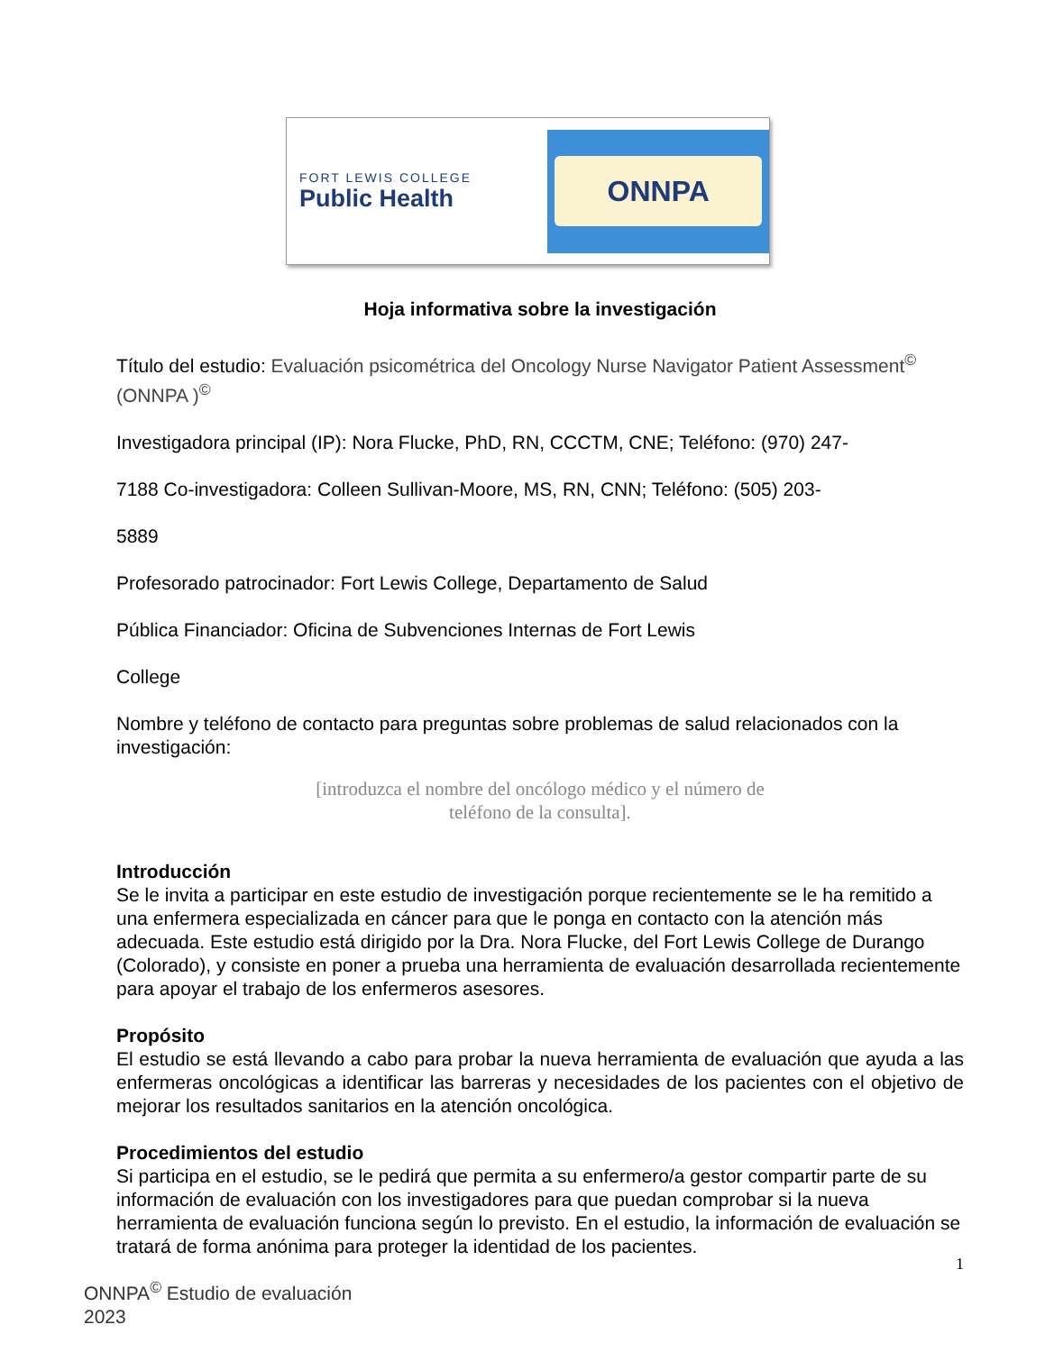FORT LEWIS COLLEGE
Public Health
ONNPA
Hoja informativa sobre la investigación
Título del estudio: Evaluación psicométrica del Oncology Nurse Navigator Patient Assessment<sup>©</sup> (ONNPA )<sup>©</sup>
Investigadora principal (IP): Nora Flucke, PhD, RN, CCCTM, CNE; Teléfono: (970) 247-
7188 Co-investigadora: Colleen Sullivan-Moore, MS, RN, CNN; Teléfono: (505) 203-
5889
Profesorado patrocinador: Fort Lewis College, Departamento de Salud
Pública Financiador: Oficina de Subvenciones Internas de Fort Lewis
College
Nombre y teléfono de contacto para preguntas sobre problemas de salud relacionados con la investigación:
[introduzca el nombre del oncólogo médico y el número de
teléfono de la consulta].
Introducción
Se le invita a participar en este estudio de investigación porque recientemente se le ha remitido a una enfermera especializada en cáncer para que le ponga en contacto con la atención más adecuada. Este estudio está dirigido por la Dra. Nora Flucke, del Fort Lewis College de Durango (Colorado), y consiste en poner a prueba una herramienta de evaluación desarrollada recientemente para apoyar el trabajo de los enfermeros asesores.
Propósito
El estudio se está llevando a cabo para probar la nueva herramienta de evaluación que ayuda a las enfermeras oncológicas a identificar las barreras y necesidades de los pacientes con el objetivo de mejorar los resultados sanitarios en la atención oncológica.
Procedimientos del estudio
Si participa en el estudio, se le pedirá que permita a su enfermero/a gestor compartir parte de su información de evaluación con los investigadores para que puedan comprobar si la nueva herramienta de evaluación funciona según lo previsto. En el estudio, la información de evaluación se tratará de forma anónima para proteger la identidad de los pacientes.
1
ONNPA<sup>©</sup> Estudio de evaluación
2023